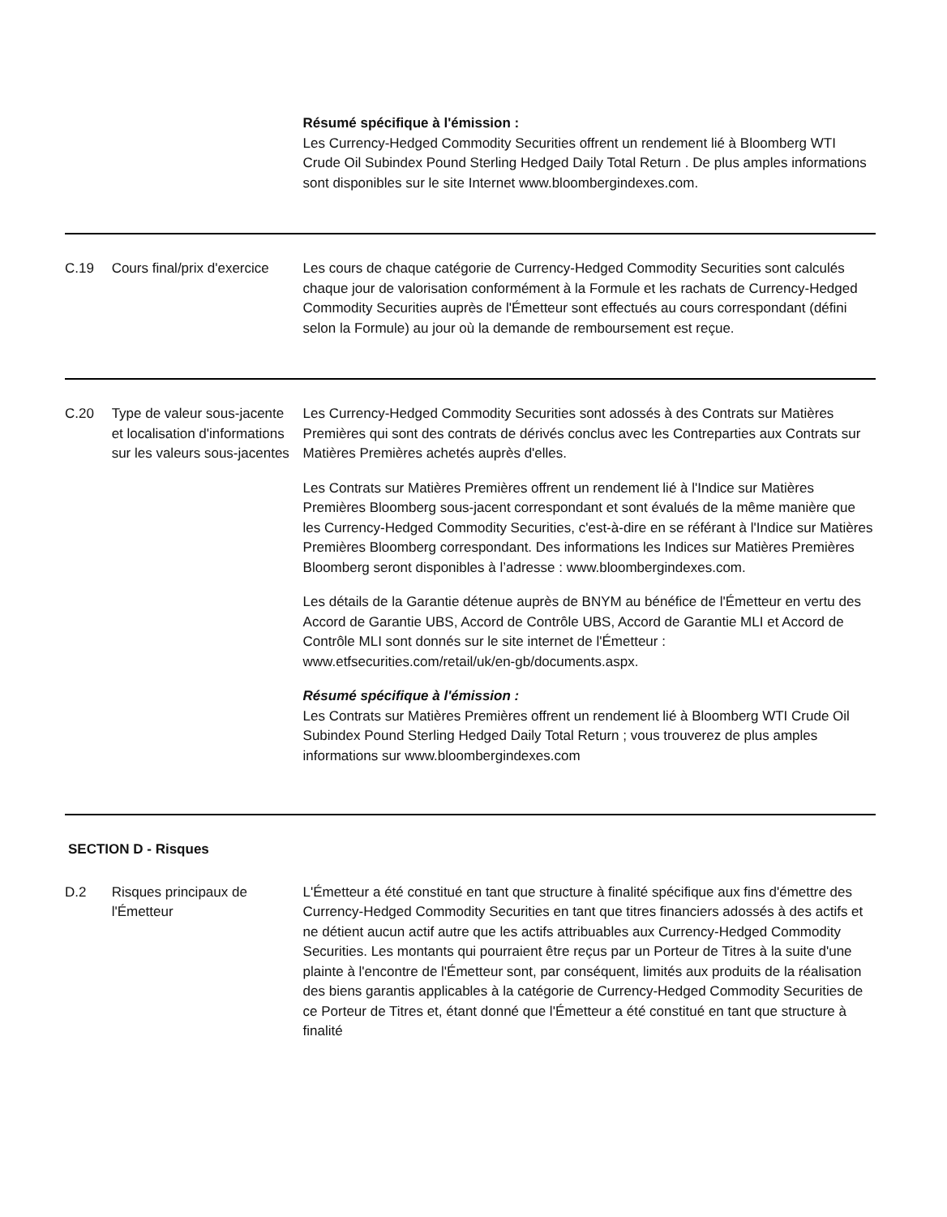| | | Résumé spécifique à l'émission : Les Currency-Hedged Commodity Securities offrent un rendement lié à Bloomberg WTI Crude Oil Subindex Pound Sterling Hedged Daily Total Return . De plus amples informations sont disponibles sur le site Internet www.bloombergindexes.com. |
| C.19 | Cours final/prix d'exercice | Les cours de chaque catégorie de Currency-Hedged Commodity Securities sont calculés chaque jour de valorisation conformément à la Formule et les rachats de Currency-Hedged Commodity Securities auprès de l'Émetteur sont effectués au cours correspondant (défini selon la Formule) au jour où la demande de remboursement est reçue. |
| C.20 | Type de valeur sous-jacente et localisation d'informations sur les valeurs sous-jacentes | Les Currency-Hedged Commodity Securities sont adossés à des Contrats sur Matières Premières qui sont des contrats de dérivés conclus avec les Contreparties aux Contrats sur Matières Premières achetés auprès d'elles. Les Contrats sur Matières Premières offrent un rendement lié à l'Indice sur Matières Premières Bloomberg sous-jacent correspondant et sont évalués de la même manière que les Currency-Hedged Commodity Securities, c'est-à-dire en se référant à l'Indice sur Matières Premières Bloomberg correspondant. Des informations les Indices sur Matières Premières Bloomberg seront disponibles à l’adresse : www.bloombergindexes.com. Les détails de la Garantie détenue auprès de BNYM au bénéfice de l'Émetteur en vertu des Accord de Garantie UBS, Accord de Contrôle UBS, Accord de Garantie MLI et Accord de Contrôle MLI sont donnés sur le site internet de l'Émetteur : www.etfsecurities.com/retail/uk/en-gb/documents.aspx. Résumé spécifique à l'émission : Les Contrats sur Matières Premières offrent un rendement lié à Bloomberg WTI Crude Oil Subindex Pound Sterling Hedged Daily Total Return ; vous trouverez de plus amples informations sur www.bloombergindexes.com |
| SECTION D - Risques | | |
| D.2 | Risques principaux de l'Émetteur | L'Émetteur a été constitué en tant que structure à finalité spécifique aux fins d'émettre des Currency-Hedged Commodity Securities en tant que titres financiers adossés à des actifs et ne détient aucun actif autre que les actifs attribuables aux Currency-Hedged Commodity Securities. Les montants qui pourraient être reçus par un Porteur de Titres à la suite d'une plainte à l'encontre de l'Émetteur sont, par conséquent, limités aux produits de la réalisation des biens garantis applicables à la catégorie de Currency-Hedged Commodity Securities de ce Porteur de Titres et, étant donné que l'Émetteur a été constitué en tant que structure à finalité |